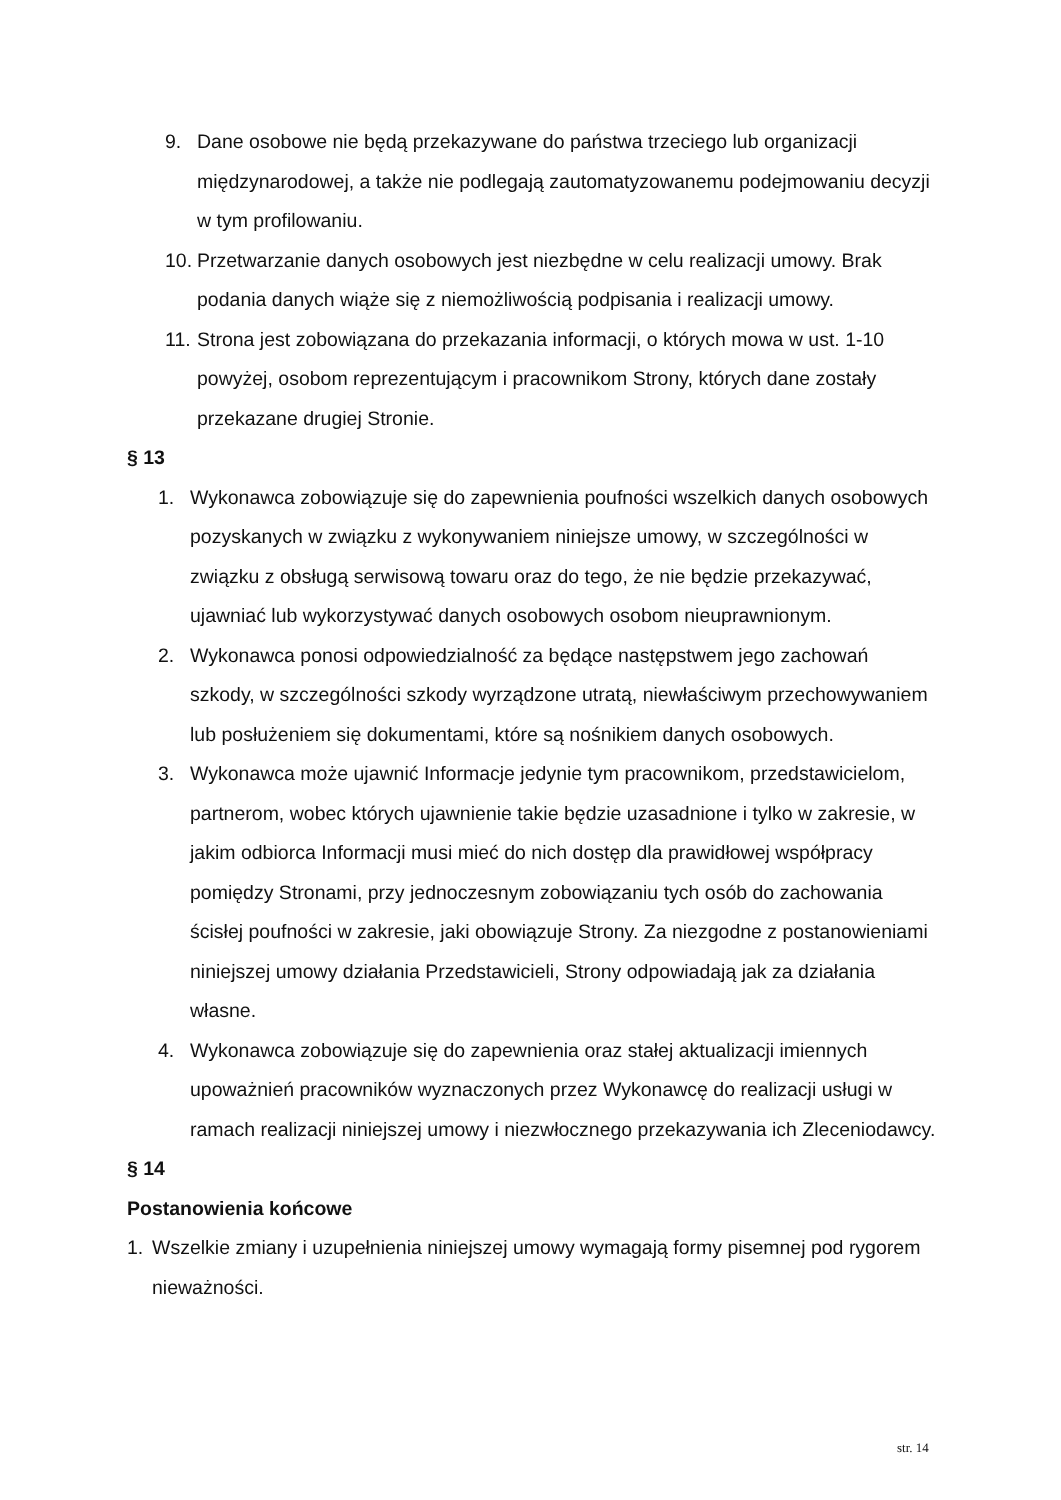9. Dane osobowe nie będą przekazywane do państwa trzeciego lub organizacji międzynarodowej, a także nie podlegają zautomatyzowanemu podejmowaniu decyzji w tym profilowaniu.
10. Przetwarzanie danych osobowych jest niezbędne w celu realizacji umowy. Brak podania danych wiąże się z niemożliwością podpisania i realizacji umowy.
11. Strona jest zobowiązana do przekazania informacji, o których mowa w ust. 1-10 powyżej, osobom reprezentującym i pracownikom Strony, których dane zostały przekazane drugiej Stronie.
§ 13
1. Wykonawca zobowiązuje się do zapewnienia poufności wszelkich danych osobowych pozyskanych w związku z wykonywaniem niniejsze umowy, w szczególności w związku z obsługą serwisową towaru oraz do tego, że nie będzie przekazywać, ujawniać lub wykorzystywać danych osobowych osobom nieuprawnionym.
2. Wykonawca ponosi odpowiedzialność za będące następstwem jego zachowań szkody, w szczególności szkody wyrządzone utratą, niewłaściwym przechowywaniem lub posłużeniem się dokumentami, które są nośnikiem danych osobowych.
3. Wykonawca może ujawnić Informacje jedynie tym pracownikom, przedstawicielom, partnerom, wobec których ujawnienie takie będzie uzasadnione i tylko w zakresie, w jakim odbiorca Informacji musi mieć do nich dostęp dla prawidłowej współpracy pomiędzy Stronami, przy jednoczesnym zobowiązaniu tych osób do zachowania ścisłej poufności w zakresie, jaki obowiązuje Strony. Za niezgodne z postanowieniami niniejszej umowy działania Przedstawicieli, Strony odpowiadają jak za działania własne.
4. Wykonawca zobowiązuje się do zapewnienia oraz stałej aktualizacji imiennych upoważnień pracowników wyznaczonych przez Wykonawcę do realizacji usługi w ramach realizacji niniejszej umowy i niezwłocznego przekazywania ich Zleceniodawcy.
§ 14
Postanowienia końcowe
1. Wszelkie zmiany i uzupełnienia niniejszej umowy wymagają formy pisemnej pod rygorem nieważności.
str. 14